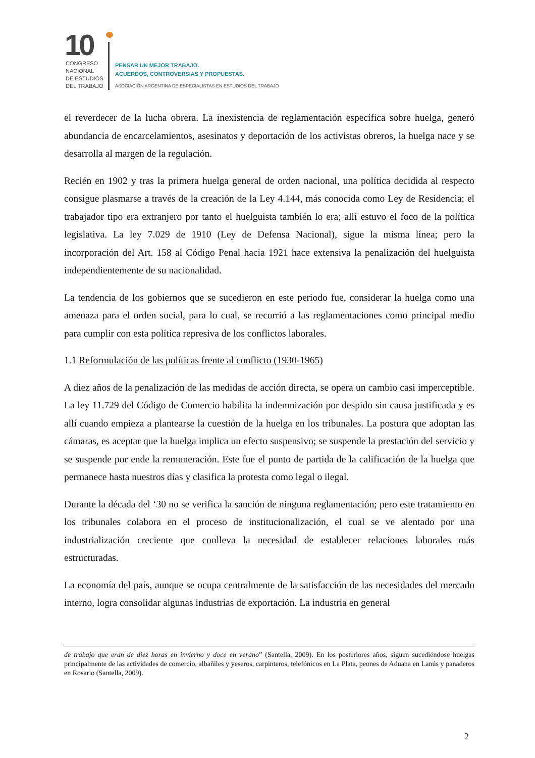10
CONGRESO
NACIONAL
DE ESTUDIOS
DEL TRABAJO
PENSAR UN MEJOR TRABAJO.
ACUERDOS, CONTROVERSIAS Y PROPUESTAS.
ASOCIACIÓN ARGENTINA DE ESPECIALISTAS EN ESTUDIOS DEL TRABAJO
el reverdecer de la lucha obrera. La inexistencia de reglamentación específica sobre huelga, generó abundancia de encarcelamientos, asesinatos y deportación de los activistas obreros, la huelga nace y se desarrolla al margen de la regulación.
Recién en 1902 y tras la primera huelga general de orden nacional, una política decidida al respecto consigue plasmarse a través de la creación de la Ley 4.144, más conocida como Ley de Residencia; el trabajador tipo era extranjero por tanto el huelguista también lo era; allí estuvo el foco de la política legislativa. La ley 7.029 de 1910 (Ley de Defensa Nacional), sigue la misma línea; pero la incorporación del Art. 158 al Código Penal hacia 1921 hace extensiva la penalización del huelguista independientemente de su nacionalidad.
La tendencia de los gobiernos que se sucedieron en este periodo fue, considerar la huelga como una amenaza para el orden social, para lo cual, se recurrió a las reglamentaciones como principal medio para cumplir con esta política represiva de los conflictos laborales.
1.1 Reformulación de las políticas frente al conflicto (1930-1965)
A diez años de la penalización de las medidas de acción directa, se opera un cambio casi imperceptible. La ley 11.729 del Código de Comercio habilita la indemnización por despido sin causa justificada y es allí cuando empieza a plantearse la cuestión de la huelga en los tribunales. La postura que adoptan las cámaras, es aceptar que la huelga implica un efecto suspensivo; se suspende la prestación del servicio y se suspende por ende la remuneración. Este fue el punto de partida de la calificación de la huelga que permanece hasta nuestros días y clasifica la protesta como legal o ilegal.
Durante la década del ‘30 no se verifica la sanción de ninguna reglamentación; pero este tratamiento en los tribunales colabora en el proceso de institucionalización, el cual se ve alentado por una industrialización creciente que conlleva la necesidad de establecer relaciones laborales más estructuradas.
La economía del país, aunque se ocupa centralmente de la satisfacción de las necesidades del mercado interno, logra consolidar algunas industrias de exportación. La industria en general
de trabajo que eran de diez horas en invierno y doce en verano” (Santella, 2009). En los posteriores años, siguen sucediéndose huelgas principalmente de las actividades de comercio, albañiles y yeseros, carpinteros, telefónicos en La Plata, peones de Aduana en Lanús y panaderos en Rosario (Santella, 2009).
2